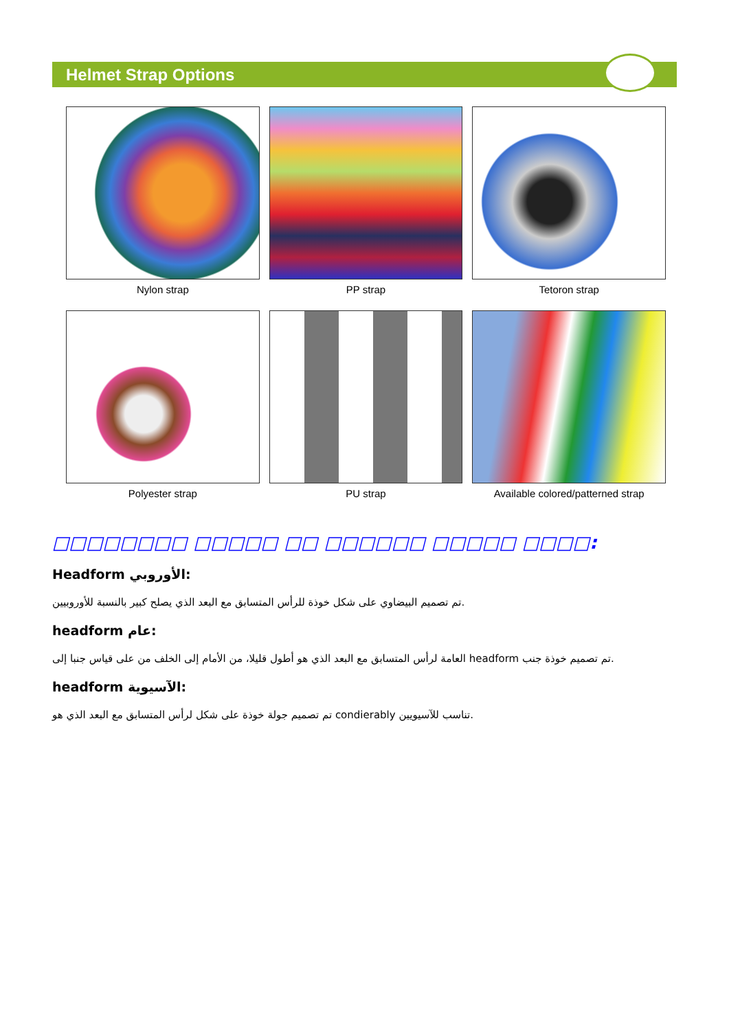Helmet Strap Options
Nylon strap
PP strap
Tetoron strap
Polyester strap
PU strap
Available colored/patterned strap
□□□□□□□□ □□□□□ □□ □□□□□□ □□□□□ □□□□:
Headform الأوروبي:
تم تصميم البيضاوي على شكل خوذة للرأس المتسابق مع البعد الذي يصلح كبير بالنسبة للأوروبيين.
headform عام:
العامة لرأس المتسابق مع البعد الذي هو أطول قليلا، من الأمام إلى الخلف من على قياس جنبا إلى headform تم تصميم خوذة جنب.
headform الآسيوية:
تم تصميم جولة خوذة على شكل لرأس المتسابق مع البعد الذي هو condierably تناسب للآسيويين.